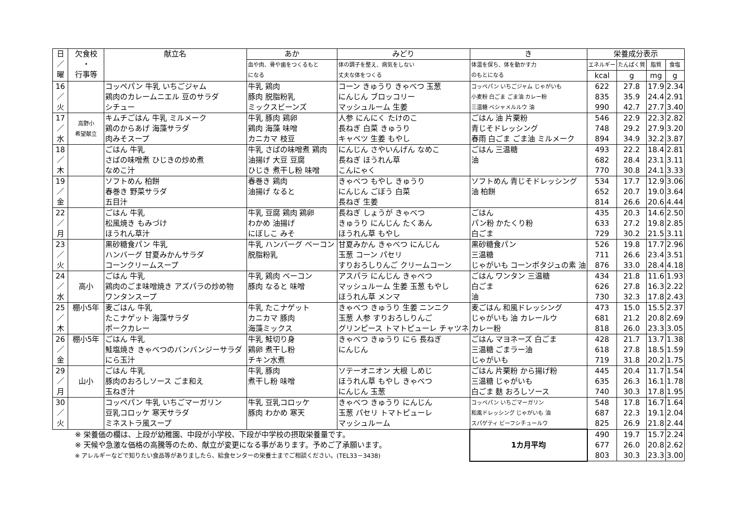| 日 ／ 曜 | 欠食校 ・ 行事等 | 献立名 | あか | みどり | き | 栄養成分表示 | | | |
| --- | --- | --- | --- | --- | --- | --- | --- | --- | --- |
| | | | 血や肉、骨や歯をつくるもと になる | 体の調子を整え、病気をしない 丈夫な体をつくる | 体温を保ち、体を動かす力 のもとになる | エネルギー | たんぱく質 | 脂質 | 食塩 |
| | | | | | | kcal | g | mg | g |
| 16 ／ 火 | | コッペパン 牛乳 いちごジャム 鶏肉のカレームニエル 豆のサラダ シチュー | 牛乳 鶏肉 豚肉 脱脂粉乳 ミックスビーンズ | コーン きゅうり きゃべつ 玉葱 にんじん ブロッコリー マッシュルーム 生姜 | コッペパン いちごジャム じゃがいも 小麦粉 白ごま ごま油 カレー粉 三温糖 ベシャメルルウ 油 | 622 835 990 | 27.8 35.9 42.7 | 17.9 24.4 27.7 | 2.34 2.91 3.40 |
| 17 ／ 水 | 高野小 希望献立 | キムチごはん 牛乳 ミルメーク 鶏のからあげ 海藻サラダ 肉みそスープ | 牛乳 豚肉 鶏卵 鶏肉 海藻 味噌 カニカマ 枝豆 | 人参 にんにく たけのこ 長ねぎ 白菜 きゅうり キャベツ 生姜 もやし | ごはん 油 片栗粉 青じそドレッシング 春雨 白ごま ごま油 ミルメーク | 546 748 894 | 22.9 29.2 34.9 | 22.3 27.9 32.2 | 2.82 3.20 3.87 |
| 18 ／ 木 | | ごはん 牛乳 さばの味噌煮 ひじきの炒め煮 なめこ汁 | 牛乳 さばの味噌煮 鶏肉 油揚げ 大豆 豆腐 ひじき 煮干し粉 味噌 | にんじん さやいんげん なめこ 長ねぎ ほうれん草 こんにゃく | ごはん 三温糖 油 | 493 682 770 | 22.2 28.4 30.8 | 18.4 23.1 24.1 | 2.81 3.11 3.33 |
| 19 ／ 金 | | ソフトめん 柏餅 春巻き 野菜サラダ 五目汁 | 春巻き 鶏肉 油揚げ なると | きゃべつ もやし きゅうり にんじん ごぼう 白菜 長ねぎ 生姜 | ソフトめん 青じそドレッシング 油 柏餅 | 534 652 814 | 17.7 20.7 26.6 | 12.9 19.0 20.6 | 3.06 3.64 4.44 |
| 22 ／ 月 | | ごはん 牛乳 松風焼き もみづけ ほうれん草汁 | 牛乳 豆腐 鶏肉 鶏卵 わかめ 油揚げ にぼしこ みそ | 長ねぎ しょうが きゃべつ きゅうり にんじん たくあん ほうれん草 もやし | ごはん パン粉 かたくり粉 白ごま | 435 633 729 | 20.3 27.2 30.2 | 14.6 19.8 21.5 | 2.50 2.85 3.11 |
| 23 ／ 火 | | 黒砂糖食パン 牛乳 ハンバーグ 甘夏みかんサラダ コーンクリームスープ | 牛乳 ハンバーグ ベーコン 脱脂粉乳 | 甘夏みかん きゃべつ にんじん 玉葱 コーン パセリ すりおろしりんご クリームコーン | 黒砂糖食パン 三温糖 じゃがいも コーンポタジュの素 油 | 526 711 876 | 19.8 26.6 33.0 | 17.7 23.4 28.4 | 2.96 3.51 4.18 |
| 24 ／ 水 | 高小 | ごはん 牛乳 鶏肉のごま味噌焼き アズパラの炒め物 ワンタンスープ | 牛乳 鶏肉 ベーコン 豚肉 なると 味噌 | アスパラ にんじん きゃべつ マッシュルーム 生姜 玉葱 もやし ほうれん草 メンマ | ごはん ワンタン 三温糖 白ごま 油 | 434 626 730 | 21.8 27.8 32.3 | 11.6 16.3 17.8 | 1.93 2.22 2.43 |
| 25 ／ 木 | 棚小5年 | 麦ごはん 牛乳 たこナゲット 海藻サラダ ポークカレー | 牛乳 たこナゲット カニカマ 豚肉 海藻ミックス | きゃべつ きゅうり 生姜 ニンニク 玉葱 人参 すりおろしりんご グリンピース トマトピューレ チャツネ | 麦ごはん 和風ドレッシング じゃがいも 油 カレールウ カレー粉 | 473 681 818 | 15.0 21.2 26.0 | 15.5 20.8 23.3 | 2.37 2.69 3.05 |
| 26 ／ 金 | 棚小5年 | ごはん 牛乳 鮭塩焼き きゃべつのバンバンジーサラダ にら玉汁 | 牛乳 鮭切り身 鶏卵 煮干し粉 チキン水煮 | きゃべつ きゅうり にら 長ねぎ にんじん | ごはん マヨネーズ 白ごま 三温糖 ごまラー油 じゃがいも | 428 618 719 | 21.7 27.8 31.8 | 13.7 18.5 20.2 | 1.38 1.59 1.75 |
| 29 ／ 月 | 山小 | ごはん 牛乳 豚肉のおろしソース ごま和え 玉ねぎ汁 | 牛乳 豚肉 煮干し粉 味噌 | ソテーオニオン 大根 しめじ ほうれん草 もやし きゃべつ にんじん 玉葱 | ごはん 片栗粉 から揚げ粉 三温糖 じゃがいも 白ごま 麩 おろしソース | 445 635 740 | 20.4 26.3 30.3 | 11.7 16.1 17.8 | 1.54 1.78 1.95 |
| 30 ／ 火 | | コッペパン 牛乳 いちごマーガリン 豆乳コロッケ 寒天サラダ ミネストラ風スープ | 牛乳 豆乳コロッケ 豚肉 わかめ 寒天 | きゃべつ きゅうり にんじん 玉葱 パセリ トマトピューレ マッシュルーム | コッペパン いちごマーガリン 和風ドレッシング じゃがいも 油 スパゲティ ビーフシチュールウ | 548 687 825 | 17.8 22.3 26.9 | 16.7 19.1 21.8 | 1.64 2.04 2.44 |
| ※ 栄養価の欄は、上段が幼稚園、中段が小学校、下段が中学校の摂取栄養量です。 ※ 天候や急激な価格の高騰等のため、献立が変更になる事があります。予めご了承願います。 ※ アレルギーなどで知りたい食品等がありましたら、給食センターの栄養士までご相談ください。(TEL33－3438) | | | | | 1カ月平均 | 490 677 803 | 19.7 26.0 30.3 | 15.7 20.8 23.3 | 2.24 2.62 3.00 |